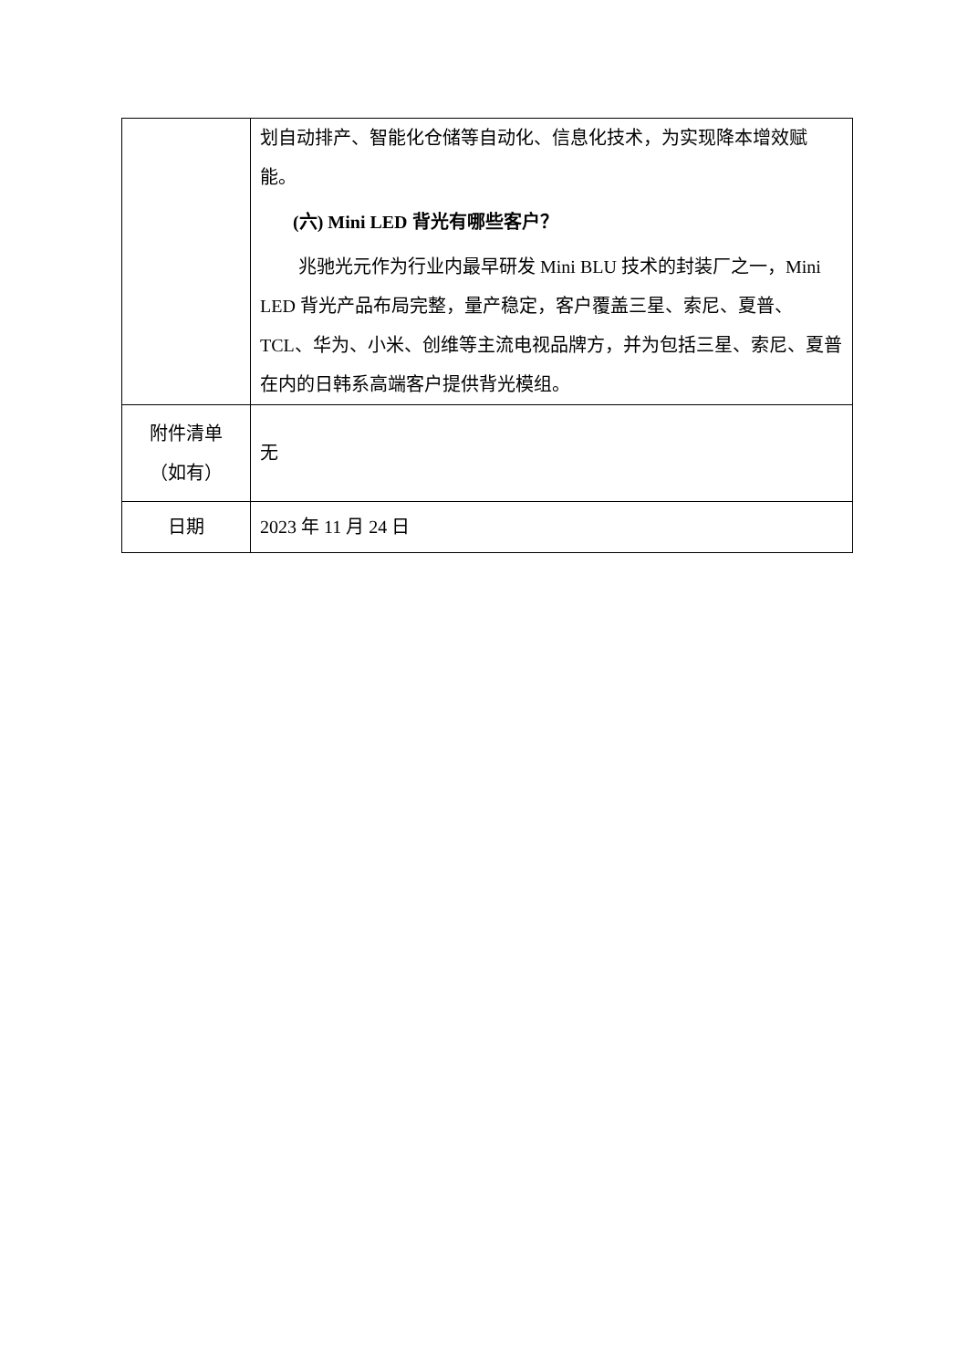| | 划自动排产、智能化仓储等自动化、信息化技术，为实现降本增效赋能。 (六) Mini LED 背光有哪些客户？ 兆驰光元作为行业内最早研发 Mini BLU 技术的封装厂之一，Mini LED 背光产品布局完整，量产稳定，客户覆盖三星、索尼、夏普、TCL、华为、小米、创维等主流电视品牌方，并为包括三星、索尼、夏普在内的日韩系高端客户提供背光模组。 |
| 附件清单 （如有） | 无 |
| 日期 | 2023 年 11 月 24 日 |